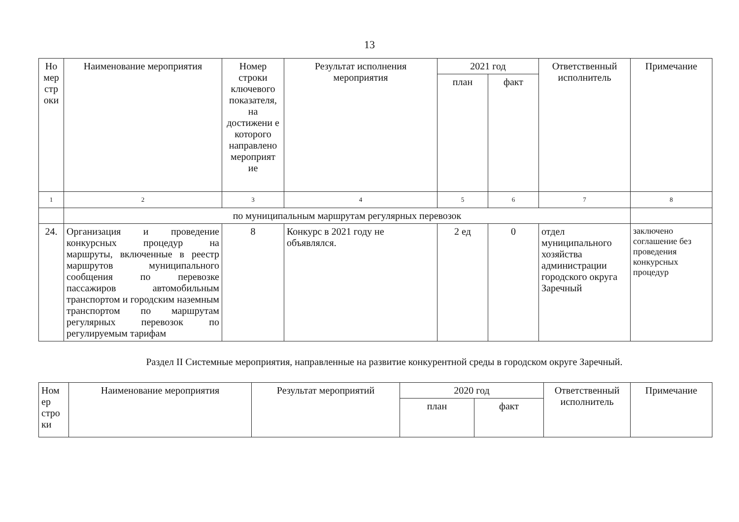13
| Но мер стр оки | Наименование мероприятия | Номер строки ключевого показателя, на достижени е которого направлено мероприят ие | Результат исполнения мероприятия | 2021 год | | Ответственный исполнитель | Примечание |
| --- | --- | --- | --- | --- | --- | --- | --- |
| | | | | план | факт | | |
| 1 | 2 | 3 | 4 | 5 | 6 | 7 | 8 |
| | по муниципальным маршрутам регулярных перевозок | | | | | | |
| 24. | Организация и проведение конкурсных процедур на маршруты, включенные в реестр маршрутов муниципального сообщения по перевозке пассажиров автомобильным транспортом и городским наземным транспортом по маршрутам регулярных перевозок по регулируемым тарифам | 8 | Конкурс в 2021 году не объявлялся. | 2 ед | 0 | отдел муниципального хозяйства администрации городского округа Заречный | заключено соглашение без проведения конкурсных процедур |
Раздел II Системные мероприятия, направленные на развитие конкурентной среды в городском округе Заречный.
| Ном ер стро ки | Наименование мероприятия | Результат мероприятий | 2020 год | | Ответственный исполнитель | Примечание |
| --- | --- | --- | --- | --- | --- | --- |
| | | | план | факт | | |